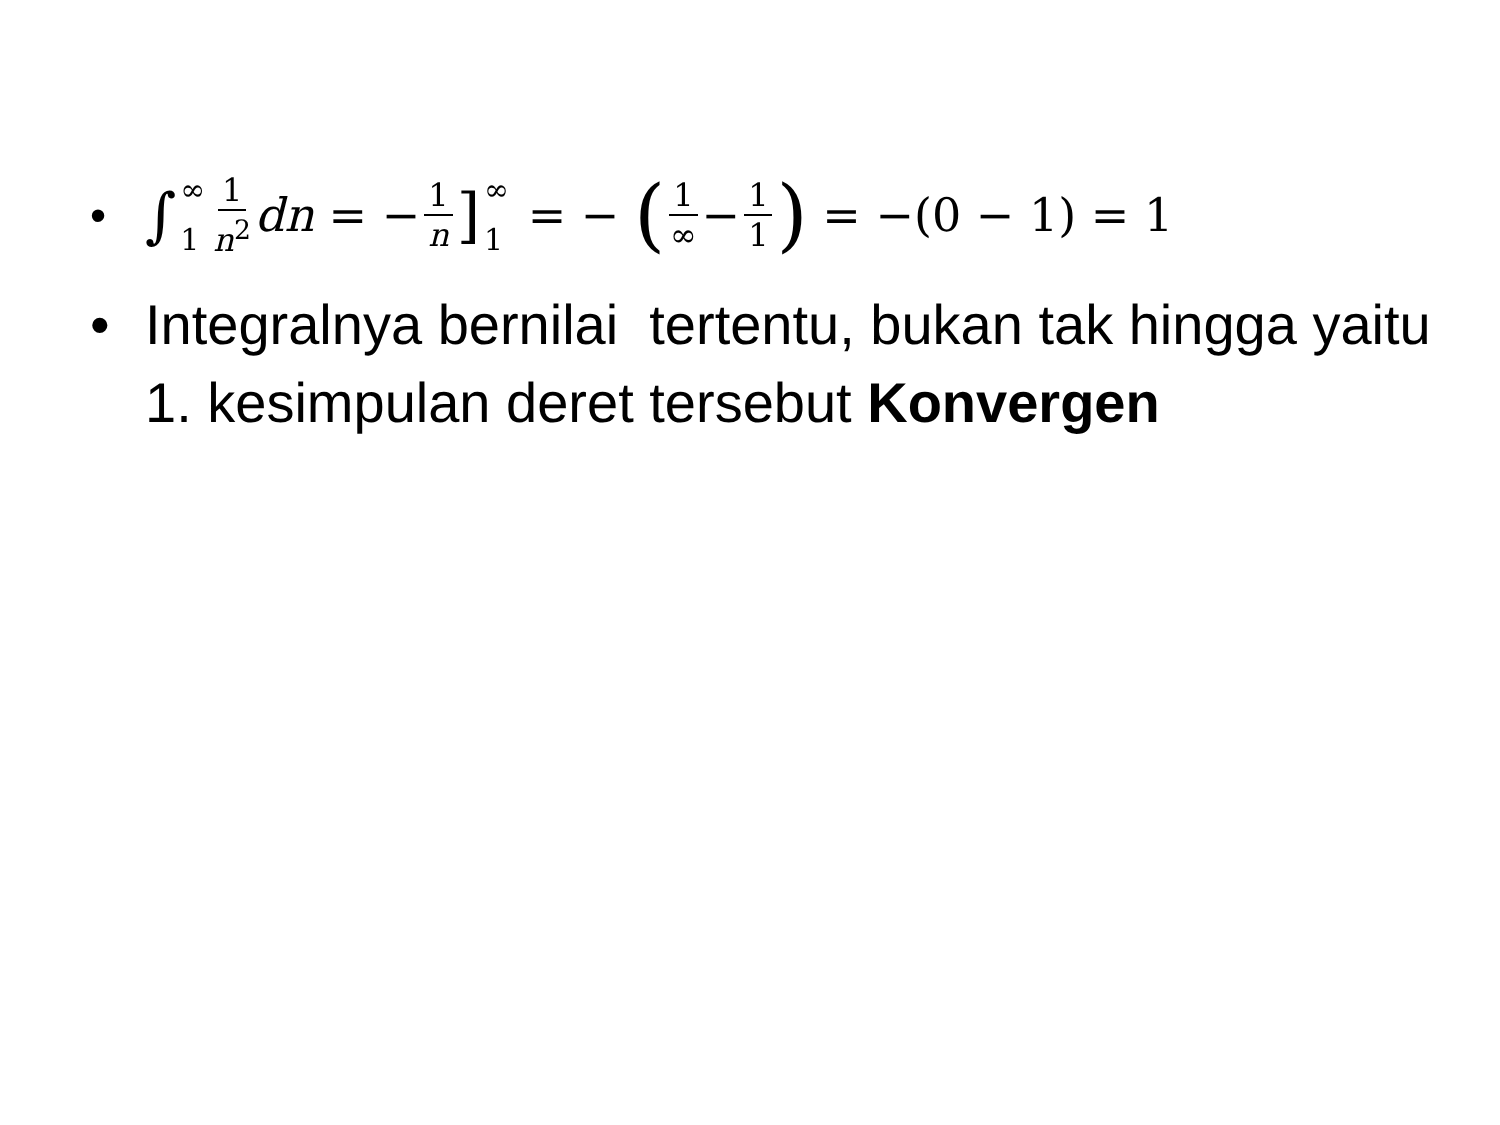• ∫ ∞ 1 1 n<sup>2</sup> dn = − 1 n] ∞ 1 = − (1 ∞ − 1 1) = −(0 − 1) = 1
• Integralnya bernilai tertentu, bukan tak hingga yaitu 1. kesimpulan deret tersebut Konvergen